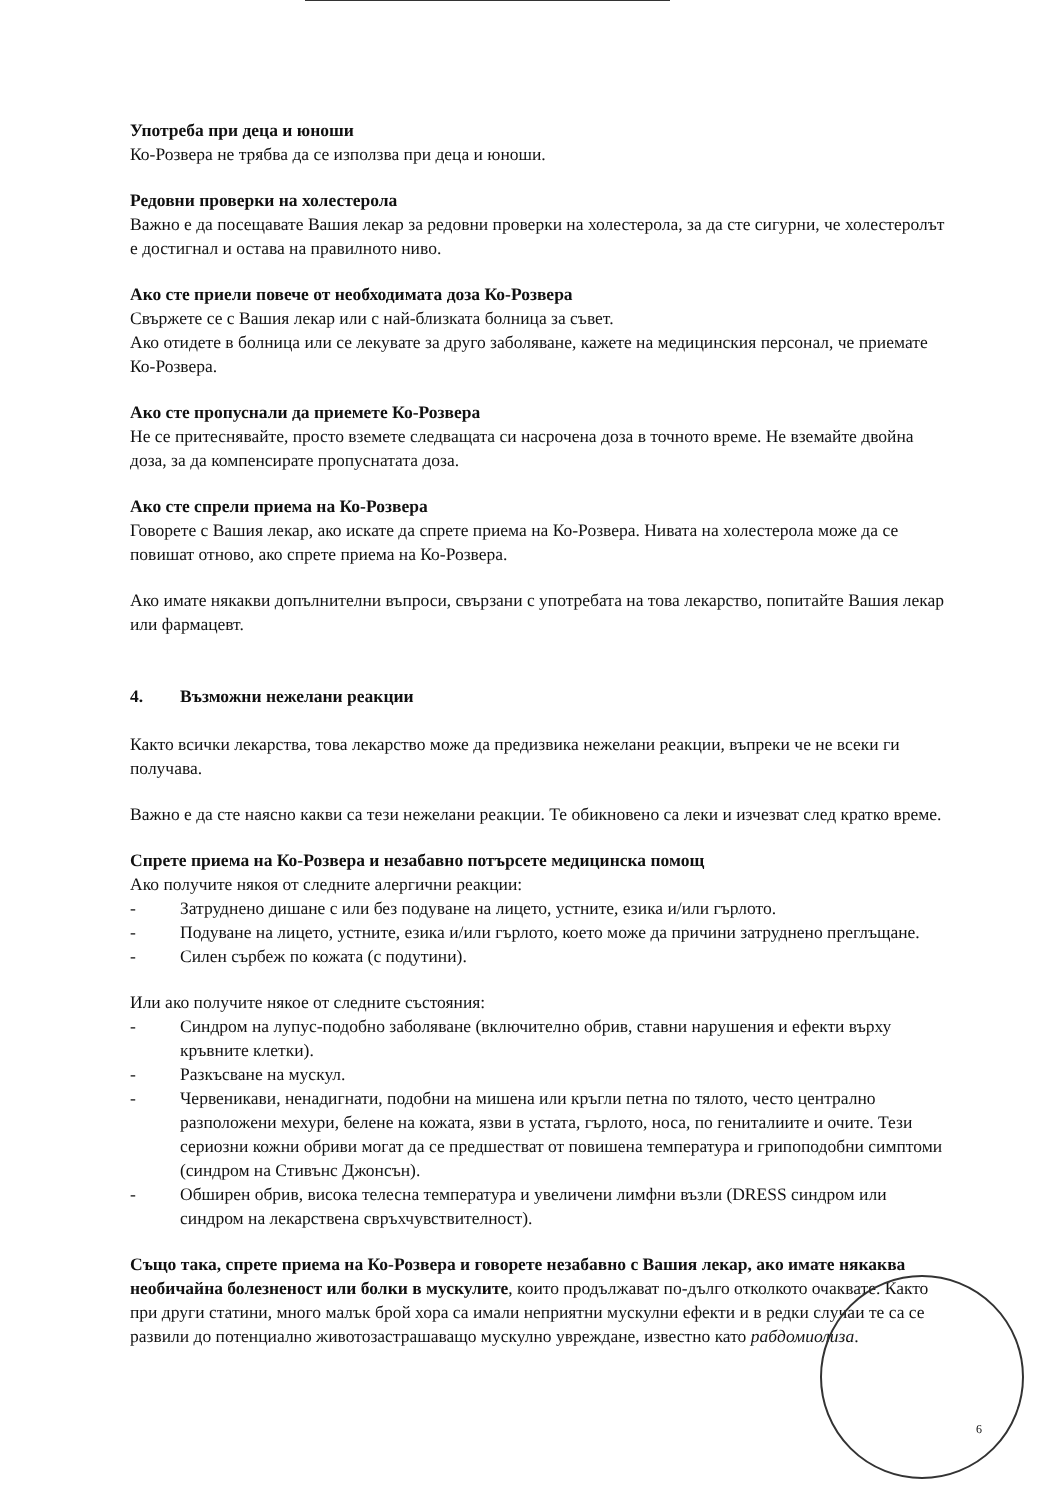Употреба при деца и юноши
Ко-Розвера не трябва да се използва при деца и юноши.
Редовни проверки на холестерола
Важно е да посещавате Вашия лекар за редовни проверки на холестерола, за да сте сигурни, че холестеролът е достигнал и остава на правилното ниво.
Ако сте приели повече от необходимата доза Ко-Розвера
Свържете се с Вашия лекар или с най-близката болница за съвет.
Ако отидете в болница или се лекувате за друго заболяване, кажете на медицинския персонал, че приемате Ко-Розвера.
Ако сте пропуснали да приемете Ко-Розвера
Не се притеснявайте, просто вземете следващата си насрочена доза в точното време. Не вземайте двойна доза, за да компенсирате пропуснатата доза.
Ако сте спрели приема на Ко-Розвера
Говорете с Вашия лекар, ако искате да спрете приема на Ко-Розвера. Нивата на холестерола може да се повишат отново, ако спрете приема на Ко-Розвера.
Ако имате някакви допълнителни въпроси, свързани с употребата на това лекарство, попитайте Вашия лекар или фармацевт.
4. Възможни нежелани реакции
Както всички лекарства, това лекарство може да предизвика нежелани реакции, въпреки че не всеки ги получава.
Важно е да сте наясно какви са тези нежелани реакции. Те обикновено са леки и изчезват след кратко време.
Спрете приема на Ко-Розвера и незабавно потърсете медицинска помощ
Ако получите някоя от следните алергични реакции:
- Затруднено дишане с или без подуване на лицето, устните, езика и/или гърлото.
- Подуване на лицето, устните, езика и/или гърлото, което може да причини затруднено преглъщане.
- Силен сърбеж по кожата (с подутини).
Или ако получите някое от следните състояния:
- Синдром на лупус-подобно заболяване (включително обрив, ставни нарушения и ефекти върху кръвните клетки).
- Разкъсване на мускул.
- Червеникави, ненадигнати, подобни на мишена или кръгли петна по тялото, често централно разположени мехури, белене на кожата, язви в устата, гърлото, носа, по гениталиите и очите. Тези сериозни кожни обриви могат да се предшестват от повишена температура и грипоподобни симптоми (синдром на Стивънс Джонсън).
- Обширен обрив, висока телесна температура и увеличени лимфни възли (DRESS синдром или синдром на лекарствена свръхчувствителност).
Също така, спрете приема на Ко-Розвера и говорете незабавно с Вашия лекар, ако имате някаква необичайна болезненост или болки в мускулите, които продължават по-дълго отколкото очаквате. Както при други статини, много малък брой хора са имали неприятни мускулни ефекти и в редки случаи те са се развили до потенциално животозастрашаващо мускулно увреждане, известно като рабдомиолиза.
6